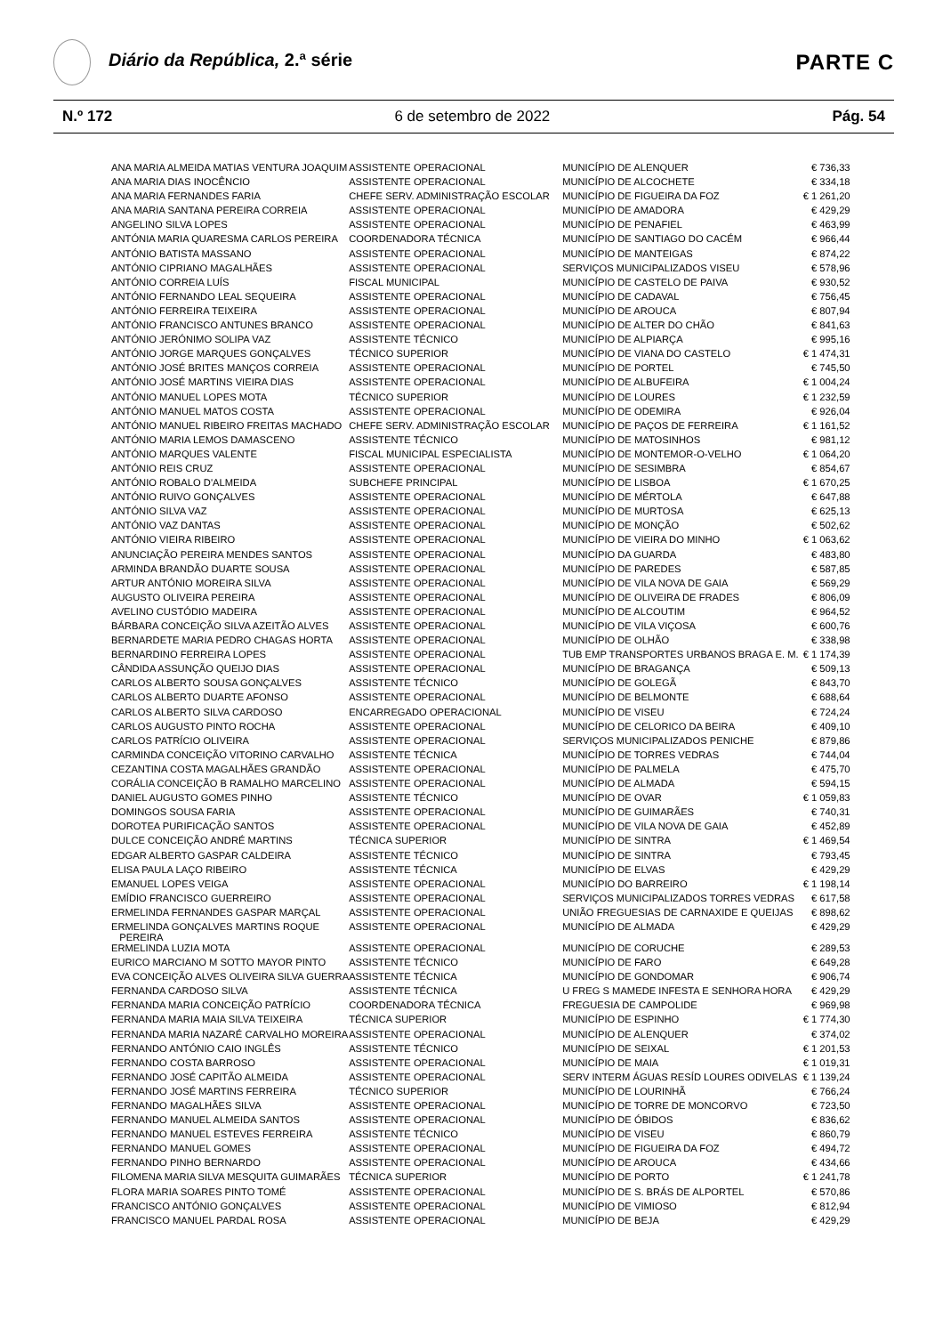Diário da República, 2.ª série
PARTE C
N.º 172 6 de setembro de 2022 Pág. 54
| ANA MARIA ALMEIDA MATIAS VENTURA JOAQUIM | ASSISTENTE OPERACIONAL | MUNICÍPIO DE ALENQUER | € 736,33 |
| ANA MARIA DIAS INOCÊNCIO | ASSISTENTE OPERACIONAL | MUNICÍPIO DE ALCOCHETE | € 334,18 |
| ANA MARIA FERNANDES FARIA | CHEFE SERV. ADMINISTRAÇÃO ESCOLAR | MUNICÍPIO DE FIGUEIRA DA FOZ | € 1 261,20 |
| ANA MARIA SANTANA PEREIRA CORREIA | ASSISTENTE OPERACIONAL | MUNICÍPIO DE AMADORA | € 429,29 |
| ANGELINO SILVA LOPES | ASSISTENTE OPERACIONAL | MUNICÍPIO DE PENAFIEL | € 463,99 |
| ANTÓNIA MARIA QUARESMA CARLOS PEREIRA | COORDENADORA TÉCNICA | MUNICÍPIO DE SANTIAGO DO CACÉM | € 966,44 |
| ANTÓNIO BATISTA MASSANO | ASSISTENTE OPERACIONAL | MUNICÍPIO DE MANTEIGAS | € 874,22 |
| ANTÓNIO CIPRIANO MAGALHÃES | ASSISTENTE OPERACIONAL | SERVIÇOS MUNICIPALIZADOS VISEU | € 578,96 |
| ANTÓNIO CORREIA LUÍS | FISCAL MUNICIPAL | MUNICÍPIO DE CASTELO DE PAIVA | € 930,52 |
| ANTÓNIO FERNANDO LEAL SEQUEIRA | ASSISTENTE OPERACIONAL | MUNICÍPIO DE CADAVAL | € 756,45 |
| ANTÓNIO FERREIRA TEIXEIRA | ASSISTENTE OPERACIONAL | MUNICÍPIO DE AROUCA | € 807,94 |
| ANTÓNIO FRANCISCO ANTUNES BRANCO | ASSISTENTE OPERACIONAL | MUNICÍPIO DE ALTER DO CHÃO | € 841,63 |
| ANTÓNIO JERÓNIMO SOLIPA VAZ | ASSISTENTE TÉCNICO | MUNICÍPIO DE ALPIARÇA | € 995,16 |
| ANTÓNIO JORGE MARQUES GONÇALVES | TÉCNICO SUPERIOR | MUNICÍPIO DE VIANA DO CASTELO | € 1 474,31 |
| ANTÓNIO JOSÉ BRITES MANÇOS CORREIA | ASSISTENTE OPERACIONAL | MUNICÍPIO DE PORTEL | € 745,50 |
| ANTÓNIO JOSÉ MARTINS VIEIRA DIAS | ASSISTENTE OPERACIONAL | MUNICÍPIO DE ALBUFEIRA | € 1 004,24 |
| ANTÓNIO MANUEL LOPES MOTA | TÉCNICO SUPERIOR | MUNICÍPIO DE LOURES | € 1 232,59 |
| ANTÓNIO MANUEL MATOS COSTA | ASSISTENTE OPERACIONAL | MUNICÍPIO DE ODEMIRA | € 926,04 |
| ANTÓNIO MANUEL RIBEIRO FREITAS MACHADO | CHEFE SERV. ADMINISTRAÇÃO ESCOLAR | MUNICÍPIO DE PAÇOS DE FERREIRA | € 1 161,52 |
| ANTÓNIO MARIA LEMOS DAMASCENO | ASSISTENTE TÉCNICO | MUNICÍPIO DE MATOSINHOS | € 981,12 |
| ANTÓNIO MARQUES VALENTE | FISCAL MUNICIPAL ESPECIALISTA | MUNICÍPIO DE MONTEMOR-O-VELHO | € 1 064,20 |
| ANTÓNIO REIS CRUZ | ASSISTENTE OPERACIONAL | MUNICÍPIO DE SESIMBRA | € 854,67 |
| ANTÓNIO ROBALO D'ALMEIDA | SUBCHEFE PRINCIPAL | MUNICÍPIO DE LISBOA | € 1 670,25 |
| ANTÓNIO RUIVO GONÇALVES | ASSISTENTE OPERACIONAL | MUNICÍPIO DE MÉRTOLA | € 647,88 |
| ANTÓNIO SILVA VAZ | ASSISTENTE OPERACIONAL | MUNICÍPIO DE MURTOSA | € 625,13 |
| ANTÓNIO VAZ DANTAS | ASSISTENTE OPERACIONAL | MUNICÍPIO DE MONÇÃO | € 502,62 |
| ANTÓNIO VIEIRA RIBEIRO | ASSISTENTE OPERACIONAL | MUNICÍPIO DE VIEIRA DO MINHO | € 1 063,62 |
| ANUNCIAÇÃO PEREIRA MENDES SANTOS | ASSISTENTE OPERACIONAL | MUNICÍPIO DA GUARDA | € 483,80 |
| ARMINDA BRANDÃO DUARTE SOUSA | ASSISTENTE OPERACIONAL | MUNICÍPIO DE PAREDES | € 587,85 |
| ARTUR ANTÓNIO MOREIRA SILVA | ASSISTENTE OPERACIONAL | MUNICÍPIO DE VILA NOVA DE GAIA | € 569,29 |
| AUGUSTO OLIVEIRA PEREIRA | ASSISTENTE OPERACIONAL | MUNICÍPIO DE OLIVEIRA DE FRADES | € 806,09 |
| AVELINO CUSTÓDIO MADEIRA | ASSISTENTE OPERACIONAL | MUNICÍPIO DE ALCOUTIM | € 964,52 |
| BÁRBARA CONCEIÇÃO SILVA AZEITÃO ALVES | ASSISTENTE OPERACIONAL | MUNICÍPIO DE VILA VIÇOSA | € 600,76 |
| BERNARDETE MARIA PEDRO CHAGAS HORTA | ASSISTENTE OPERACIONAL | MUNICÍPIO DE OLHÃO | € 338,98 |
| BERNARDINO FERREIRA LOPES | ASSISTENTE OPERACIONAL | TUB EMP TRANSPORTES URBANOS BRAGA E. M. | € 1 174,39 |
| CÂNDIDA ASSUNÇÃO QUEIJO DIAS | ASSISTENTE OPERACIONAL | MUNICÍPIO DE BRAGANÇA | € 509,13 |
| CARLOS ALBERTO SOUSA GONÇALVES | ASSISTENTE TÉCNICO | MUNICÍPIO DE GOLEGÃ | € 843,70 |
| CARLOS ALBERTO DUARTE AFONSO | ASSISTENTE OPERACIONAL | MUNICÍPIO DE BELMONTE | € 688,64 |
| CARLOS ALBERTO SILVA CARDOSO | ENCARREGADO OPERACIONAL | MUNICÍPIO DE VISEU | € 724,24 |
| CARLOS AUGUSTO PINTO ROCHA | ASSISTENTE OPERACIONAL | MUNICÍPIO DE CELORICO DA BEIRA | € 409,10 |
| CARLOS PATRÍCIO OLIVEIRA | ASSISTENTE OPERACIONAL | SERVIÇOS MUNICIPALIZADOS PENICHE | € 879,86 |
| CARMINDA CONCEIÇÃO VITORINO CARVALHO | ASSISTENTE TÉCNICA | MUNICÍPIO DE TORRES VEDRAS | € 744,04 |
| CEZANTINA COSTA MAGALHÃES GRANDÃO | ASSISTENTE OPERACIONAL | MUNICÍPIO DE PALMELA | € 475,70 |
| CORÁLIA CONCEIÇÃO B RAMALHO MARCELINO | ASSISTENTE OPERACIONAL | MUNICÍPIO DE ALMADA | € 594,15 |
| DANIEL AUGUSTO GOMES PINHO | ASSISTENTE TÉCNICO | MUNICÍPIO DE OVAR | € 1 059,83 |
| DOMINGOS SOUSA FARIA | ASSISTENTE OPERACIONAL | MUNICÍPIO DE GUIMARÃES | € 740,31 |
| DOROTEA PURIFICAÇÃO SANTOS | ASSISTENTE OPERACIONAL | MUNICÍPIO DE VILA NOVA DE GAIA | € 452,89 |
| DULCE CONCEIÇÃO ANDRÉ MARTINS | TÉCNICA SUPERIOR | MUNICÍPIO DE SINTRA | € 1 469,54 |
| EDGAR ALBERTO GASPAR CALDEIRA | ASSISTENTE TÉCNICO | MUNICÍPIO DE SINTRA | € 793,45 |
| ELISA PAULA LAÇO RIBEIRO | ASSISTENTE TÉCNICA | MUNICÍPIO DE ELVAS | € 429,29 |
| EMANUEL LOPES VEIGA | ASSISTENTE OPERACIONAL | MUNICÍPIO DO BARREIRO | € 1 198,14 |
| EMÍDIO FRANCISCO GUERREIRO | ASSISTENTE OPERACIONAL | SERVIÇOS MUNICIPALIZADOS TORRES VEDRAS | € 617,58 |
| ERMELINDA FERNANDES GASPAR MARÇAL | ASSISTENTE OPERACIONAL | UNIÃO FREGUESIAS DE CARNAXIDE E QUEIJAS | € 898,62 |
| ERMELINDA GONÇALVES MARTINS ROQUE PEREIRA | ASSISTENTE OPERACIONAL | MUNICÍPIO DE ALMADA | € 429,29 |
| ERMELINDA LUZIA MOTA | ASSISTENTE OPERACIONAL | MUNICÍPIO DE CORUCHE | € 289,53 |
| EURICO MARCIANO M SOTTO MAYOR PINTO | ASSISTENTE TÉCNICO | MUNICÍPIO DE FARO | € 649,28 |
| EVA CONCEIÇÃO ALVES OLIVEIRA SILVA GUERRA | ASSISTENTE TÉCNICA | MUNICÍPIO DE GONDOMAR | € 906,74 |
| FERNANDA CARDOSO SILVA | ASSISTENTE TÉCNICA | U FREG S MAMEDE INFESTA E SENHORA HORA | € 429,29 |
| FERNANDA MARIA CONCEIÇÃO PATRÍCIO | COORDENADORA TÉCNICA | FREGUESIA DE CAMPOLIDE | € 969,98 |
| FERNANDA MARIA MAIA SILVA TEIXEIRA | TÉCNICA SUPERIOR | MUNICÍPIO DE ESPINHO | € 1 774,30 |
| FERNANDA MARIA NAZARÉ CARVALHO MOREIRA | ASSISTENTE OPERACIONAL | MUNICÍPIO DE ALENQUER | € 374,02 |
| FERNANDO ANTÓNIO CAIO INGLÊS | ASSISTENTE TÉCNICO | MUNICÍPIO DE SEIXAL | € 1 201,53 |
| FERNANDO COSTA BARROSO | ASSISTENTE OPERACIONAL | MUNICÍPIO DE MAIA | € 1 019,31 |
| FERNANDO JOSÉ CAPITÃO ALMEIDA | ASSISTENTE OPERACIONAL | SERV INTERM ÁGUAS RESÍD LOURES ODIVELAS | € 1 139,24 |
| FERNANDO JOSÉ MARTINS FERREIRA | TÉCNICO SUPERIOR | MUNICÍPIO DE LOURINHÃ | € 766,24 |
| FERNANDO MAGALHÃES SILVA | ASSISTENTE OPERACIONAL | MUNICÍPIO DE TORRE DE MONCORVO | € 723,50 |
| FERNANDO MANUEL ALMEIDA SANTOS | ASSISTENTE OPERACIONAL | MUNICÍPIO DE ÓBIDOS | € 836,62 |
| FERNANDO MANUEL ESTEVES FERREIRA | ASSISTENTE TÉCNICO | MUNICÍPIO DE VISEU | € 860,79 |
| FERNANDO MANUEL GOMES | ASSISTENTE OPERACIONAL | MUNICÍPIO DE FIGUEIRA DA FOZ | € 494,72 |
| FERNANDO PINHO BERNARDO | ASSISTENTE OPERACIONAL | MUNICÍPIO DE AROUCA | € 434,66 |
| FILOMENA MARIA SILVA MESQUITA GUIMARÃES | TÉCNICA SUPERIOR | MUNICÍPIO DE PORTO | € 1 241,78 |
| FLORA MARIA SOARES PINTO TOMÉ | ASSISTENTE OPERACIONAL | MUNICÍPIO DE S. BRÁS DE ALPORTEL | € 570,86 |
| FRANCISCO ANTÓNIO GONÇALVES | ASSISTENTE OPERACIONAL | MUNICÍPIO DE VIMIOSO | € 812,94 |
| FRANCISCO MANUEL PARDAL ROSA | ASSISTENTE OPERACIONAL | MUNICÍPIO DE BEJA | € 429,29 |